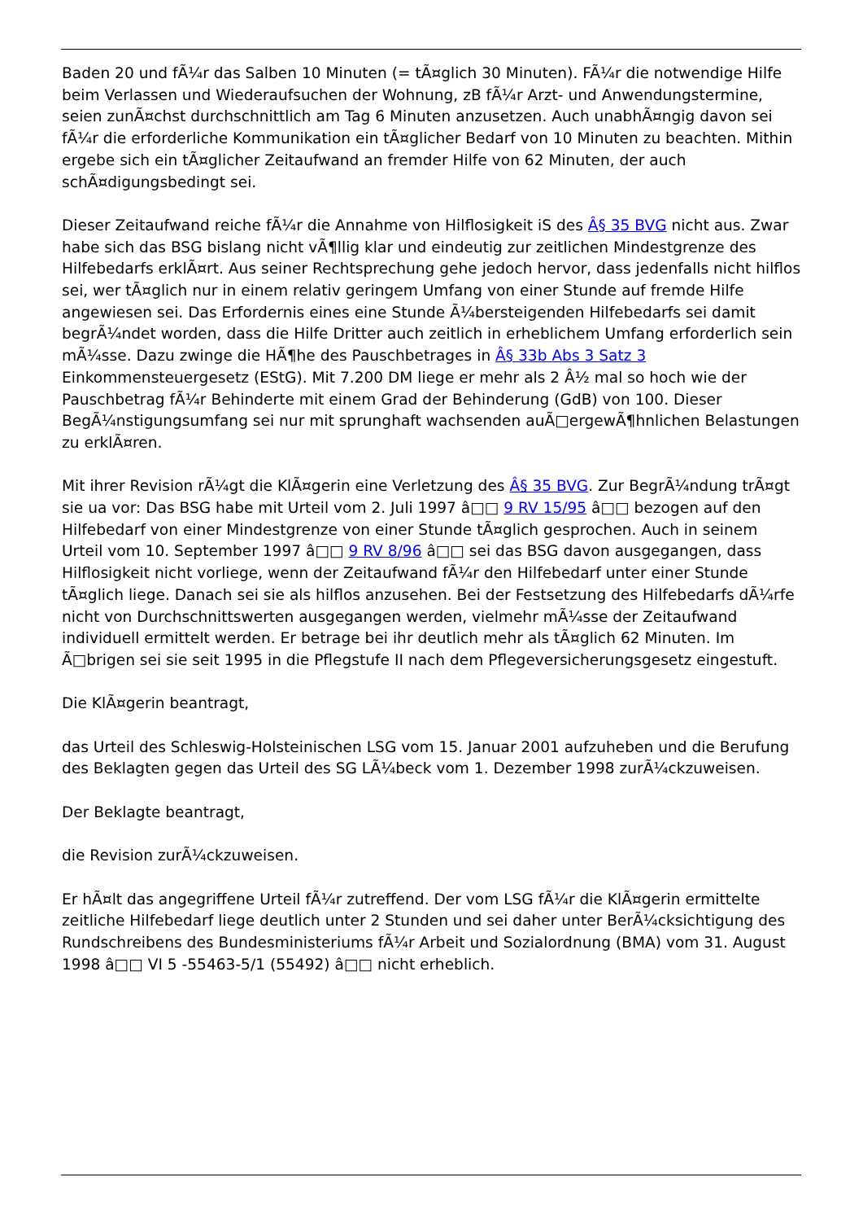Baden 20 und fÃ¼r das Salben 10 Minuten (= tÃ¤glich 30 Minuten). FÃ¼r die notwendige Hilfe beim Verlassen und Wiederaufsuchen der Wohnung, zB fÃ¼r Arzt- und Anwendungstermine, seien zunÃ¤chst durchschnittlich am Tag 6 Minuten anzusetzen. Auch unabhÃ¤ngig davon sei fÃ¼r die erforderliche Kommunikation ein tÃ¤glicher Bedarf von 10 Minuten zu beachten. Mithin ergebe sich ein tÃ¤glicher Zeitaufwand an fremder Hilfe von 62 Minuten, der auch schÃ¤digungsbedingt sei.
Dieser Zeitaufwand reiche fÃ¼r die Annahme von Hilflosigkeit iS des Â§ 35 BVG nicht aus. Zwar habe sich das BSG bislang nicht vÃ¶llig klar und eindeutig zur zeitlichen Mindestgrenze des Hilfebedarfs erklÃ¤rt. Aus seiner Rechtsprechung gehe jedoch hervor, dass jedenfalls nicht hilflos sei, wer tÃ¤glich nur in einem relativ geringem Umfang von einer Stunde auf fremde Hilfe angewiesen sei. Das Erfordernis eines eine Stunde Ã¼bersteigenden Hilfebedarfs sei damit begrÃ¼ndet worden, dass die Hilfe Dritter auch zeitlich in erheblichem Umfang erforderlich sein mÃ¼sse. Dazu zwinge die HÃ¶he des Pauschbetrages in Â§ 33b Abs 3 Satz 3 Einkommensteuergesetz (EStG). Mit 7.200 DM liege er mehr als 2 Â½ mal so hoch wie der Pauschbetrag fÃ¼r Behinderte mit einem Grad der Behinderung (GdB) von 100. Dieser BegÃ¼nstigungsumfang sei nur mit sprunghaft wachsenden auÃ□ergewÃ¶hnlichen Belastungen zu erklÃ¤ren.
Mit ihrer Revision rÃ¼gt die KlÃ¤gerin eine Verletzung des Â§ 35 BVG. Zur BegrÃ¼ndung trÃ¤gt sie ua vor: Das BSG habe mit Urteil vom 2. Juli 1997 â□□ 9 RV 15/95 â□□ bezogen auf den Hilfebedarf von einer Mindestgrenze von einer Stunde tÃ¤glich gesprochen. Auch in seinem Urteil vom 10. September 1997 â□□ 9 RV 8/96 â□□ sei das BSG davon ausgegangen, dass Hilflosigkeit nicht vorliege, wenn der Zeitaufwand fÃ¼r den Hilfebedarf unter einer Stunde tÃ¤glich liege. Danach sei sie als hilflos anzusehen. Bei der Festsetzung des Hilfebedarfs dÃ¼rfe nicht von Durchschnittswerten ausgegangen werden, vielmehr mÃ¼sse der Zeitaufwand individuell ermittelt werden. Er betrage bei ihr deutlich mehr als tÃ¤glich 62 Minuten. Im Ã□brigen sei sie seit 1995 in die Pflegstufe II nach dem Pflegeversicherungsgesetz eingestuft.
Die KlÃ¤gerin beantragt,
das Urteil des Schleswig-Holsteinischen LSG vom 15. Januar 2001 aufzuheben und die Berufung des Beklagten gegen das Urteil des SG LÃ¼beck vom 1. Dezember 1998 zurÃ¼ckzuweisen.
Der Beklagte beantragt,
die Revision zurÃ¼ckzuweisen.
Er hÃ¤lt das angegriffene Urteil fÃ¼r zutreffend. Der vom LSG fÃ¼r die KlÃ¤gerin ermittelte zeitliche Hilfebedarf liege deutlich unter 2 Stunden und sei daher unter BerÃ¼cksichtigung des Rundschreibens des Bundesministeriums fÃ¼r Arbeit und Sozialordnung (BMA) vom 31. August 1998 â□□ VI 5 -55463-5/1 (55492) â□□ nicht erheblich.